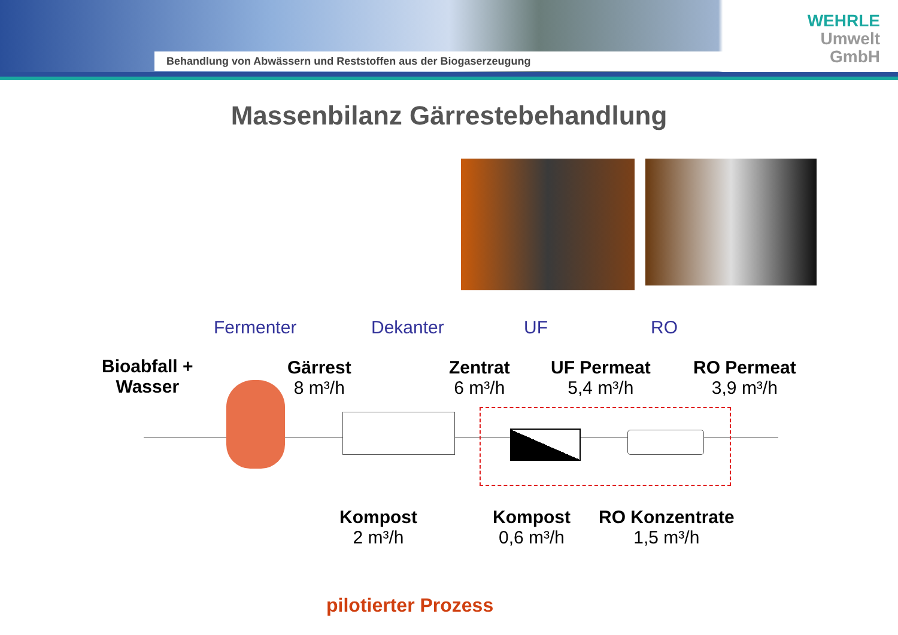Behandlung von Abwässern und Reststoffen aus der Biogaserzeugung
WEHRLE
Umwelt
GmbH
Massenbilanz Gärrestebehandlung
Fermenter Dekanter UF RO
Bioabfall +
Wasser
Gärrest
8 m³/h
Zentrat
6 m³/h
UF Permeat
5,4 m³/h
RO Permeat
3,9 m³/h
Kompost
2 m³/h
Kompost
0,6 m³/h
RO Konzentrate
1,5 m³/h
pilotierter Prozess